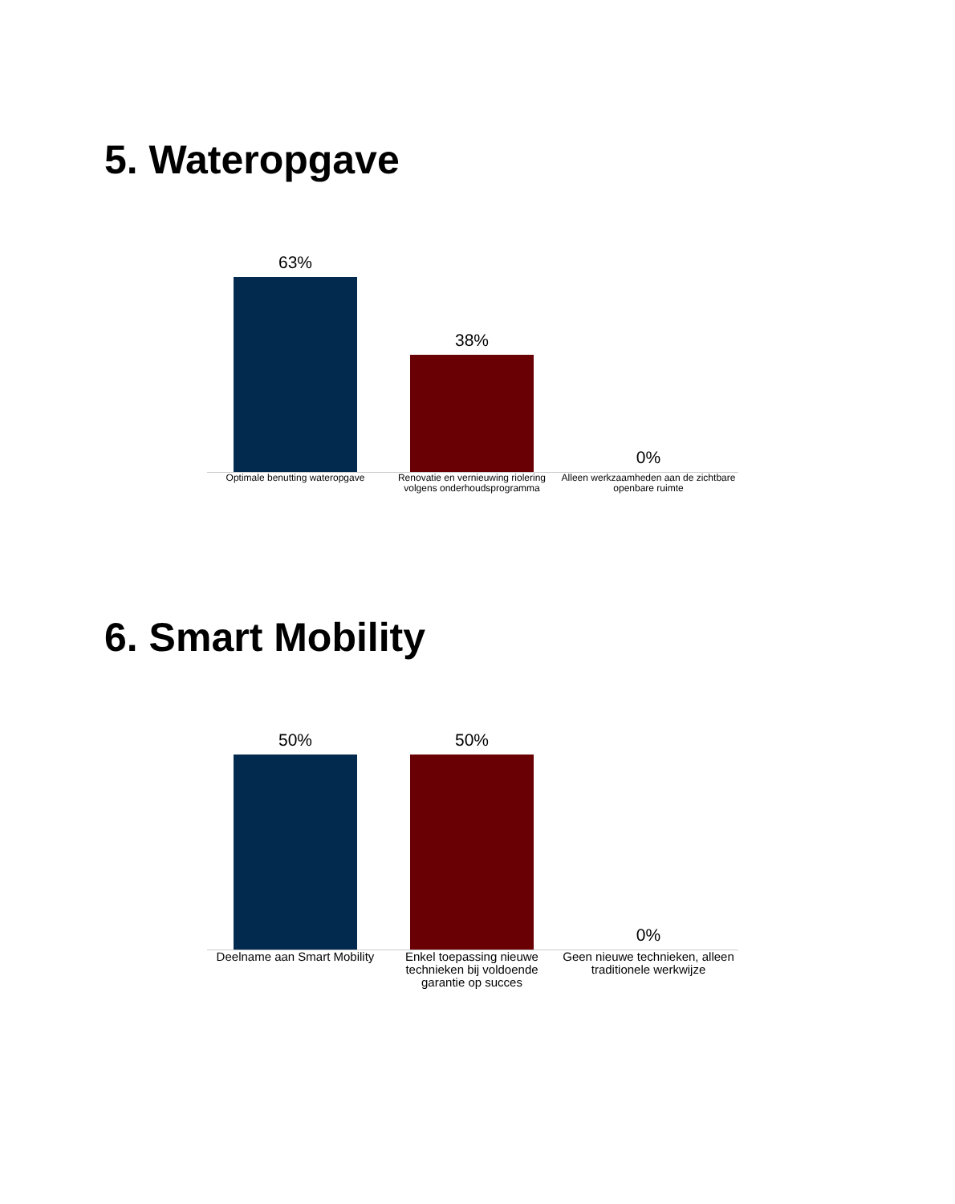5. Wateropgave
63%
38%
0%
Optimale benutting wateropgave Renovatie en vernieuwing riolering volgens onderhoudsprogramma
Alleen werkzaamheden aan de zichtbare openbare ruimte
6. Smart Mobility
50%
50%
0%
Deelname aan Smart Mobility
Enkel toepassing nieuwe technieken bij voldoende garantie op succes
Geen nieuwe technieken, alleen traditionele werkwijze